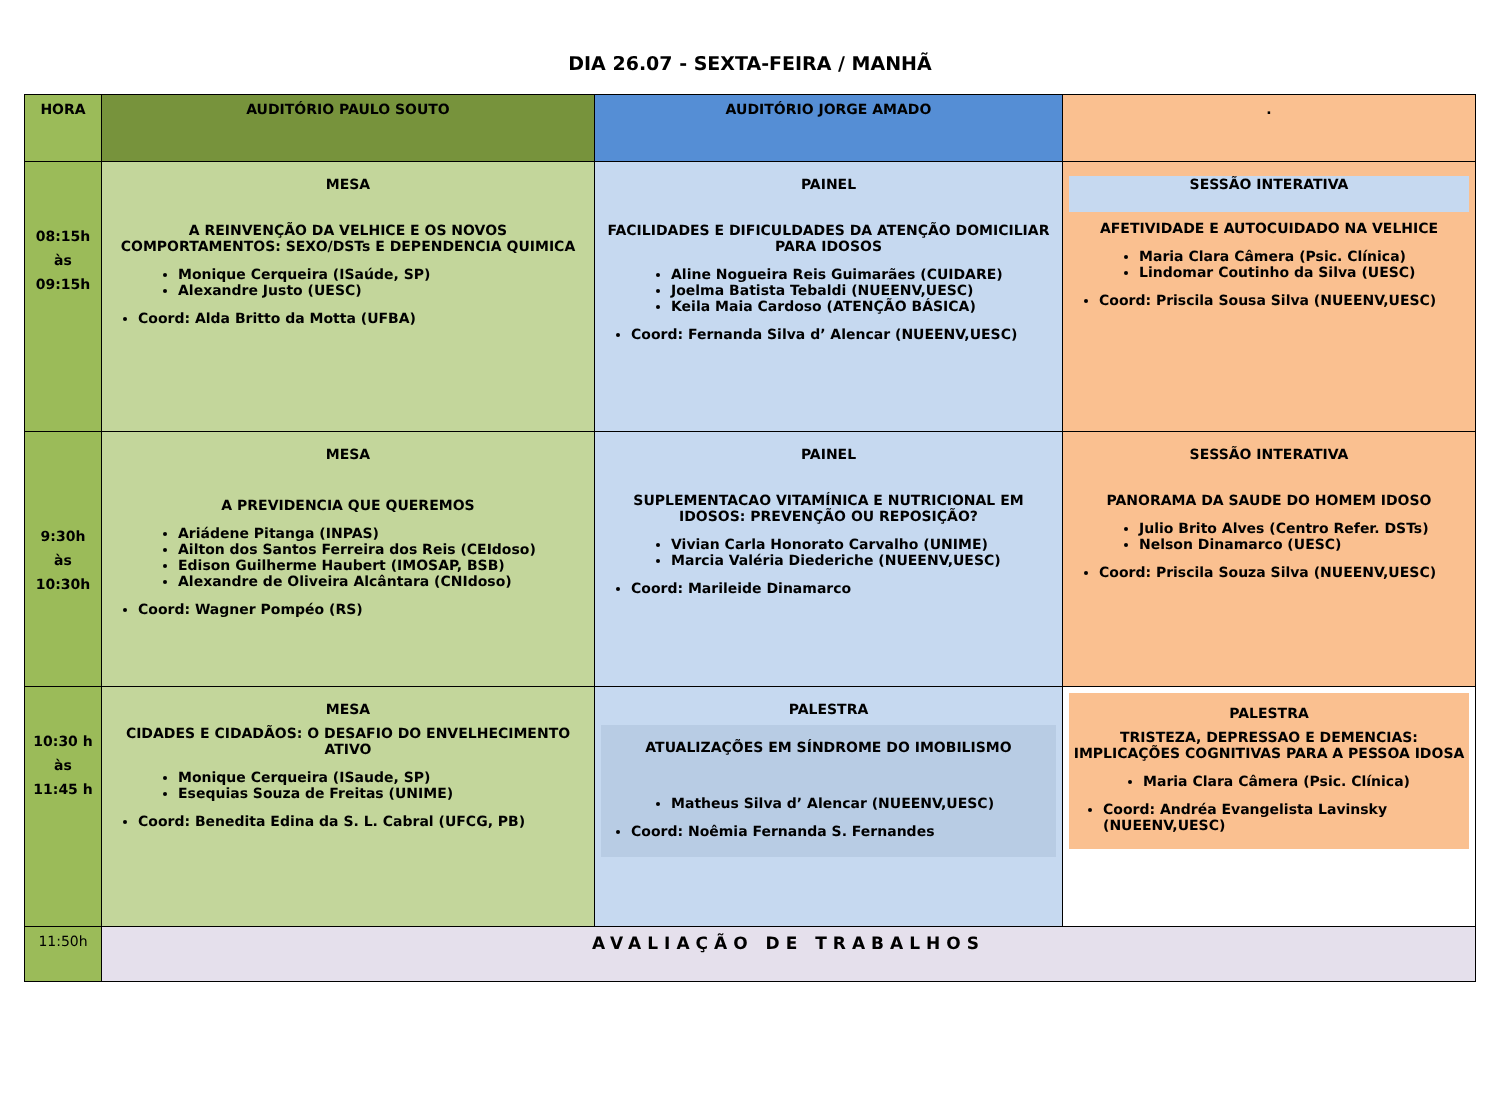DIA 26.07 - SEXTA-FEIRA / MANHÃ
| HORA | AUDITÓRIO PAULO SOUTO | AUDITÓRIO JORGE AMADO | . |
| --- | --- | --- | --- |
| 08:15h às 09:15h | MESA A REINVENÇÃO DA VELHICE E OS NOVOS COMPORTAMENTOS: SEXO/DSTs E DEPENDENCIA QUIMICA Monique Cerqueira (ISaúde, SP) Alexandre Justo (UESC) Coord: Alda Britto da Motta (UFBA) | PAINEL FACILIDADES E DIFICULDADES DA ATENÇÃO DOMICILIAR PARA IDOSOS Aline Nogueira Reis Guimarães (CUIDARE) Joelma Batista Tebaldi (NUEENV,UESC) Keila Maia Cardoso (ATENÇÃO BÁSICA) Coord: Fernanda Silva d’ Alencar (NUEENV,UESC) | SESSÃO INTERATIVA AFETIVIDADE E AUTOCUIDADO NA VELHICE Maria Clara Câmera (Psic. Clínica) Lindomar Coutinho da Silva (UESC) Coord: Priscila Sousa Silva (NUEENV,UESC) |
| 9:30h às 10:30h | MESA A PREVIDENCIA QUE QUEREMOS Ariádene Pitanga (INPAS) Ailton dos Santos Ferreira dos Reis (CEIdoso) Edison Guilherme Haubert (IMOSAP, BSB) Alexandre de Oliveira Alcântara (CNIdoso) Coord: Wagner Pompéo (RS) | PAINEL SUPLEMENTACAO VITAMÍNICA E NUTRICIONAL EM IDOSOS: PREVENÇÃO OU REPOSIÇÃO? Vivian Carla Honorato Carvalho (UNIME) Marcia Valéria Diederiche (NUEENV,UESC) Coord: Marileide Dinamarco | SESSÃO INTERATIVA PANORAMA DA SAUDE DO HOMEM IDOSO Julio Brito Alves (Centro Refer. DSTs) Nelson Dinamarco (UESC) Coord: Priscila Souza Silva (NUEENV,UESC) |
| 10:30 h às 11:45 h | MESA CIDADES E CIDADÃOS: O DESAFIO DO ENVELHECIMENTO ATIVO Monique Cerqueira (ISaude, SP) Esequias Souza de Freitas (UNIME) Coord: Benedita Edina da S. L. Cabral (UFCG, PB) | PALESTRA ATUALIZAÇÕES EM SÍNDROME DO IMOBILISMO Matheus Silva d’ Alencar (NUEENV,UESC) Coord: Noêmia Fernanda S. Fernandes | PALESTRA TRISTEZA, DEPRESSAO E DEMENCIAS: IMPLICAÇÕES COGNITIVAS PARA A PESSOA IDOSA Maria Clara Câmera (Psic. Clínica) Coord: Andréa Evangelista Lavinsky (NUEENV,UESC) |
| 11:50h | AVALIAÇÃO DE TRABALHOS | | |